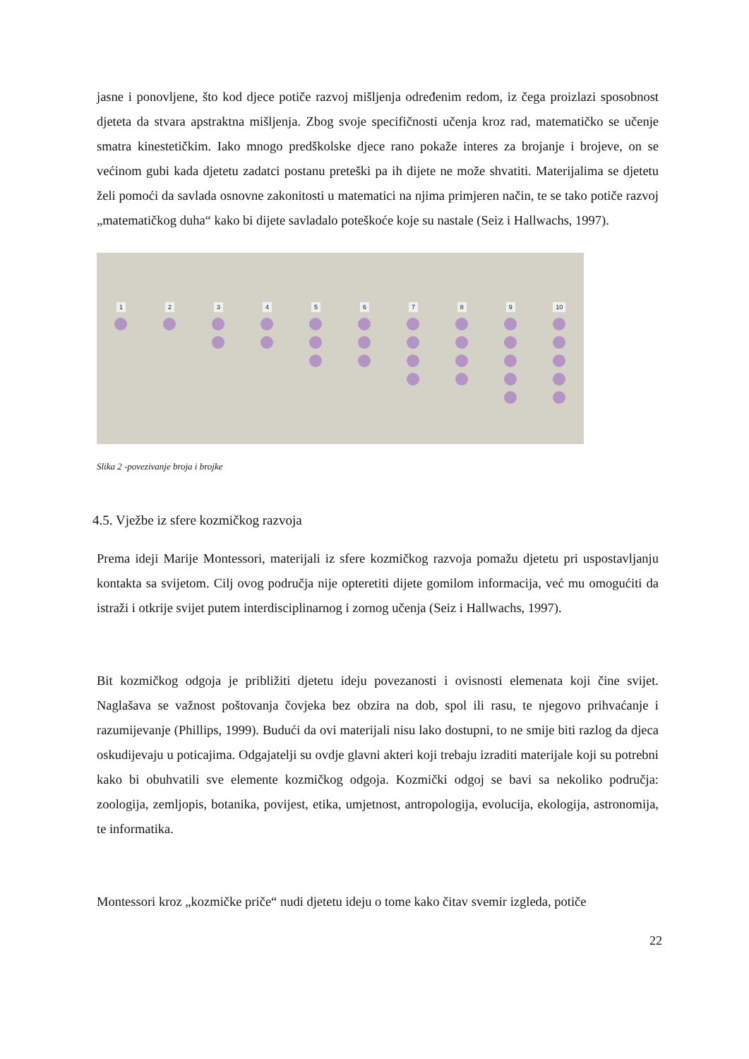jasne i ponovljene, što kod djece potiče razvoj mišljenja određenim redom, iz čega proizlazi sposobnost djeteta da stvara apstraktna mišljenja. Zbog svoje specifičnosti učenja kroz rad, matematičko se učenje smatra kinestetičkim. Iako mnogo predškolske djece rano pokaže interes za brojanje i brojeve, on se većinom gubi kada djetetu zadatci postanu preteški pa ih dijete ne može shvatiti. Materijalima se djetetu želi pomoći da savlada osnovne zakonitosti u matematici na njima primjeren način, te se tako potiče razvoj „matematičkog duha“ kako bi dijete savladalo poteškoće koje su nastale (Seiz i Hallwachs, 1997).
1 2 3 4 5 6 7 8 9 10
Slika 2 -povezivanje broja i brojke
4.5. Vježbe iz sfere kozmičkog razvoja
Prema ideji Marije Montessori, materijali iz sfere kozmičkog razvoja pomažu djetetu pri uspostavljanju kontakta sa svijetom. Cilj ovog područja nije opteretiti dijete gomilom informacija, već mu omogućiti da istraži i otkrije svijet putem interdisciplinarnog i zornog učenja (Seiz i Hallwachs, 1997).
Bit kozmičkog odgoja je približiti djetetu ideju povezanosti i ovisnosti elemenata koji čine svijet. Naglašava se važnost poštovanja čovjeka bez obzira na dob, spol ili rasu, te njegovo prihvaćanje i razumijevanje (Phillips, 1999). Budući da ovi materijali nisu lako dostupni, to ne smije biti razlog da djeca oskudijevaju u poticajima. Odgajatelji su ovdje glavni akteri koji trebaju izraditi materijale koji su potrebni kako bi obuhvatili sve elemente kozmičkog odgoja. Kozmički odgoj se bavi sa nekoliko područja: zoologija, zemljopis, botanika, povijest, etika, umjetnost, antropologija, evolucija, ekologija, astronomija, te informatika.
Montessori kroz „kozmičke priče“ nudi djetetu ideju o tome kako čitav svemir izgleda, potiče
22